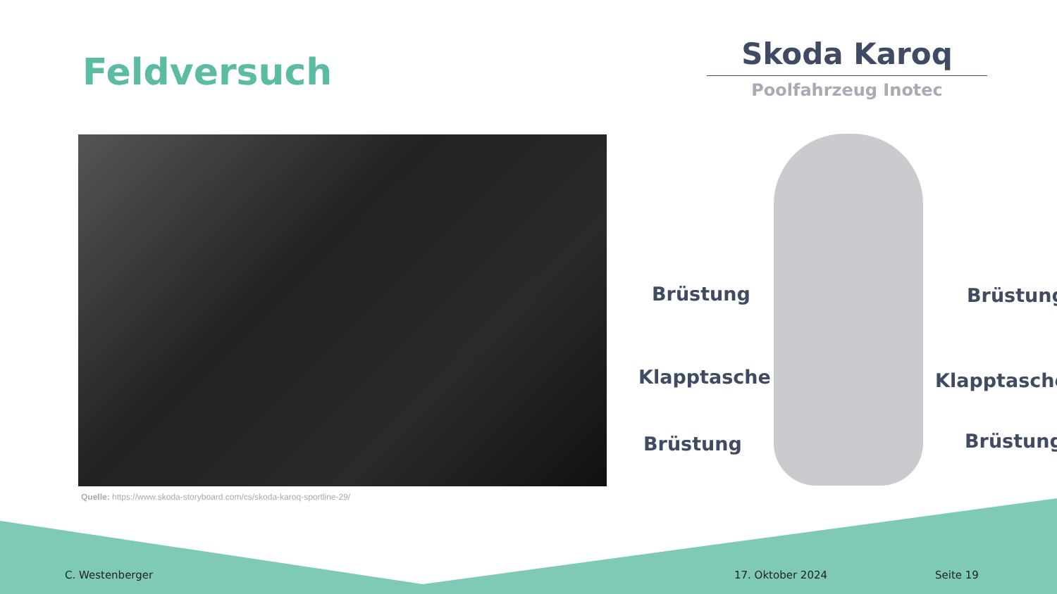Feldversuch
Skoda Karoq
Poolfahrzeug Inotec
Quelle: https://www.skoda-storyboard.com/cs/skoda-karoq-sportline-29/
Brüstung Brüstung
Klapptasche Klapptasche
Brüstung Brüstung
C. Westenberger 17. Oktober 2024 Seite 19